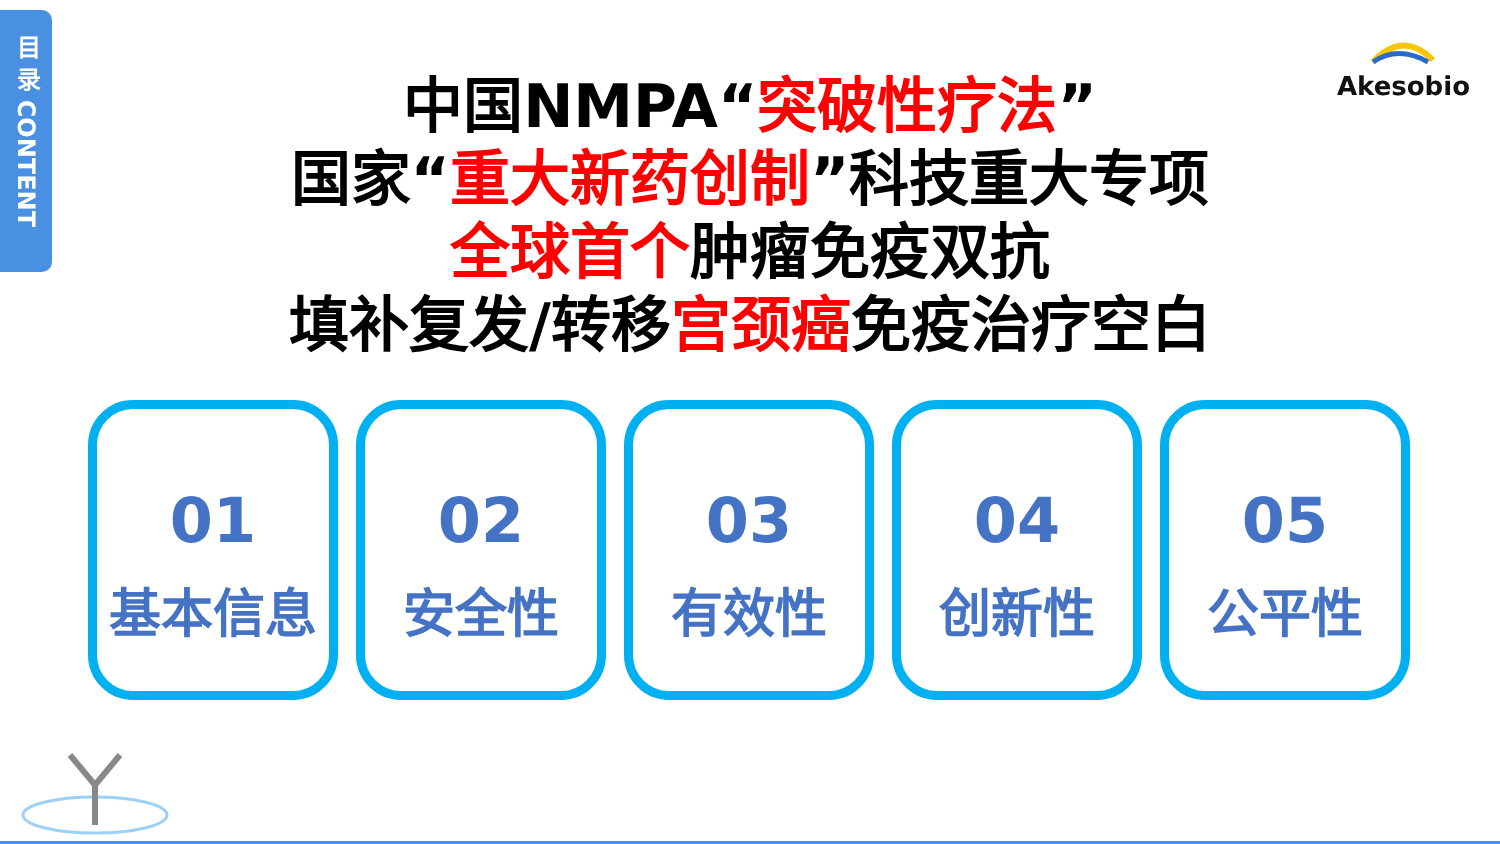目 录 CONTENT
Akesobio
中国NMPA“突破性疗法”
国家“重大新药创制”科技重大专项
全球首个肿瘤免疫双抗
填补复发/转移宫颈癌免疫治疗空白
01
基本信息
02
安全性
03
有效性
04
创新性
05
公平性